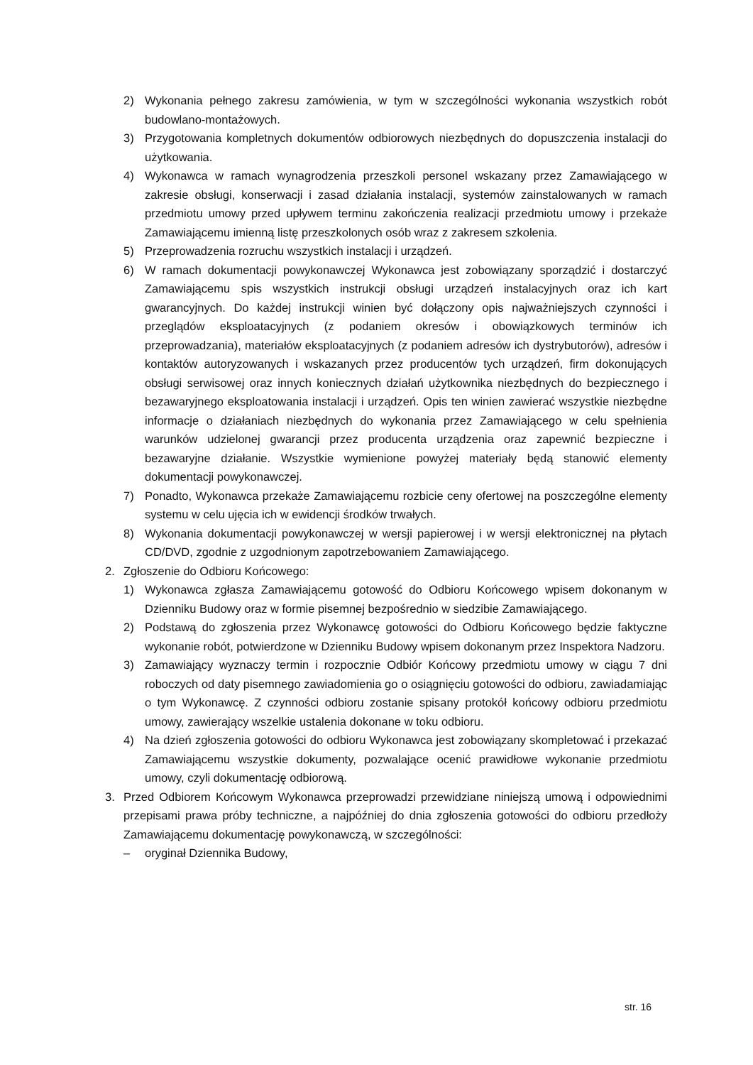2) Wykonania pełnego zakresu zamówienia, w tym w szczególności wykonania wszystkich robót budowlano-montażowych.
3) Przygotowania kompletnych dokumentów odbiorowych niezbędnych do dopuszczenia instalacji do użytkowania.
4) Wykonawca w ramach wynagrodzenia przeszkoli personel wskazany przez Zamawiającego w zakresie obsługi, konserwacji i zasad działania instalacji, systemów zainstalowanych w ramach przedmiotu umowy przed upływem terminu zakończenia realizacji przedmiotu umowy i przekaże Zamawiającemu imienną listę przeszkolonych osób wraz z zakresem szkolenia.
5) Przeprowadzenia rozruchu wszystkich instalacji i urządzeń.
6) W ramach dokumentacji powykonawczej Wykonawca jest zobowiązany sporządzić i dostarczyć Zamawiającemu spis wszystkich instrukcji obsługi urządzeń instalacyjnych oraz ich kart gwarancyjnych. Do każdej instrukcji winien być dołączony opis najważniejszych czynności i przeglądów eksploatacyjnych (z podaniem okresów i obowiązkowych terminów ich przeprowadzania), materiałów eksploatacyjnych (z podaniem adresów ich dystrybutorów), adresów i kontaktów autoryzowanych i wskazanych przez producentów tych urządzeń, firm dokonujących obsługi serwisowej oraz innych koniecznych działań użytkownika niezbędnych do bezpiecznego i bezawaryjnego eksploatowania instalacji i urządzeń. Opis ten winien zawierać wszystkie niezbędne informacje o działaniach niezbędnych do wykonania przez Zamawiającego w celu spełnienia warunków udzielonej gwarancji przez producenta urządzenia oraz zapewnić bezpieczne i bezawaryjne działanie. Wszystkie wymienione powyżej materiały będą stanowić elementy dokumentacji powykonawczej.
7) Ponadto, Wykonawca przekaże Zamawiającemu rozbicie ceny ofertowej na poszczególne elementy systemu w celu ujęcia ich w ewidencji środków trwałych.
8) Wykonania dokumentacji powykonawczej w wersji papierowej i w wersji elektronicznej na płytach CD/DVD, zgodnie z uzgodnionym zapotrzebowaniem Zamawiającego.
2. Zgłoszenie do Odbioru Końcowego:
1) Wykonawca zgłasza Zamawiającemu gotowość do Odbioru Końcowego wpisem dokonanym w Dzienniku Budowy oraz w formie pisemnej bezpośrednio w siedzibie Zamawiającego.
2) Podstawą do zgłoszenia przez Wykonawcę gotowości do Odbioru Końcowego będzie faktyczne wykonanie robót, potwierdzone w Dzienniku Budowy wpisem dokonanym przez Inspektora Nadzoru.
3) Zamawiający wyznaczy termin i rozpocznie Odbiór Końcowy przedmiotu umowy w ciągu 7 dni roboczych od daty pisemnego zawiadomienia go o osiągnięciu gotowości do odbioru, zawiadamiając o tym Wykonawcę. Z czynności odbioru zostanie spisany protokół końcowy odbioru przedmiotu umowy, zawierający wszelkie ustalenia dokonane w toku odbioru.
4) Na dzień zgłoszenia gotowości do odbioru Wykonawca jest zobowiązany skompletować i przekazać Zamawiającemu wszystkie dokumenty, pozwalające ocenić prawidłowe wykonanie przedmiotu umowy, czyli dokumentację odbiorową.
3. Przed Odbiorem Końcowym Wykonawca przeprowadzi przewidziane niniejszą umową i odpowiednimi przepisami prawa próby techniczne, a najpóźniej do dnia zgłoszenia gotowości do odbioru przedłoży Zamawiającemu dokumentację powykonawczą, w szczególności:
– oryginał Dziennika Budowy,
str. 16